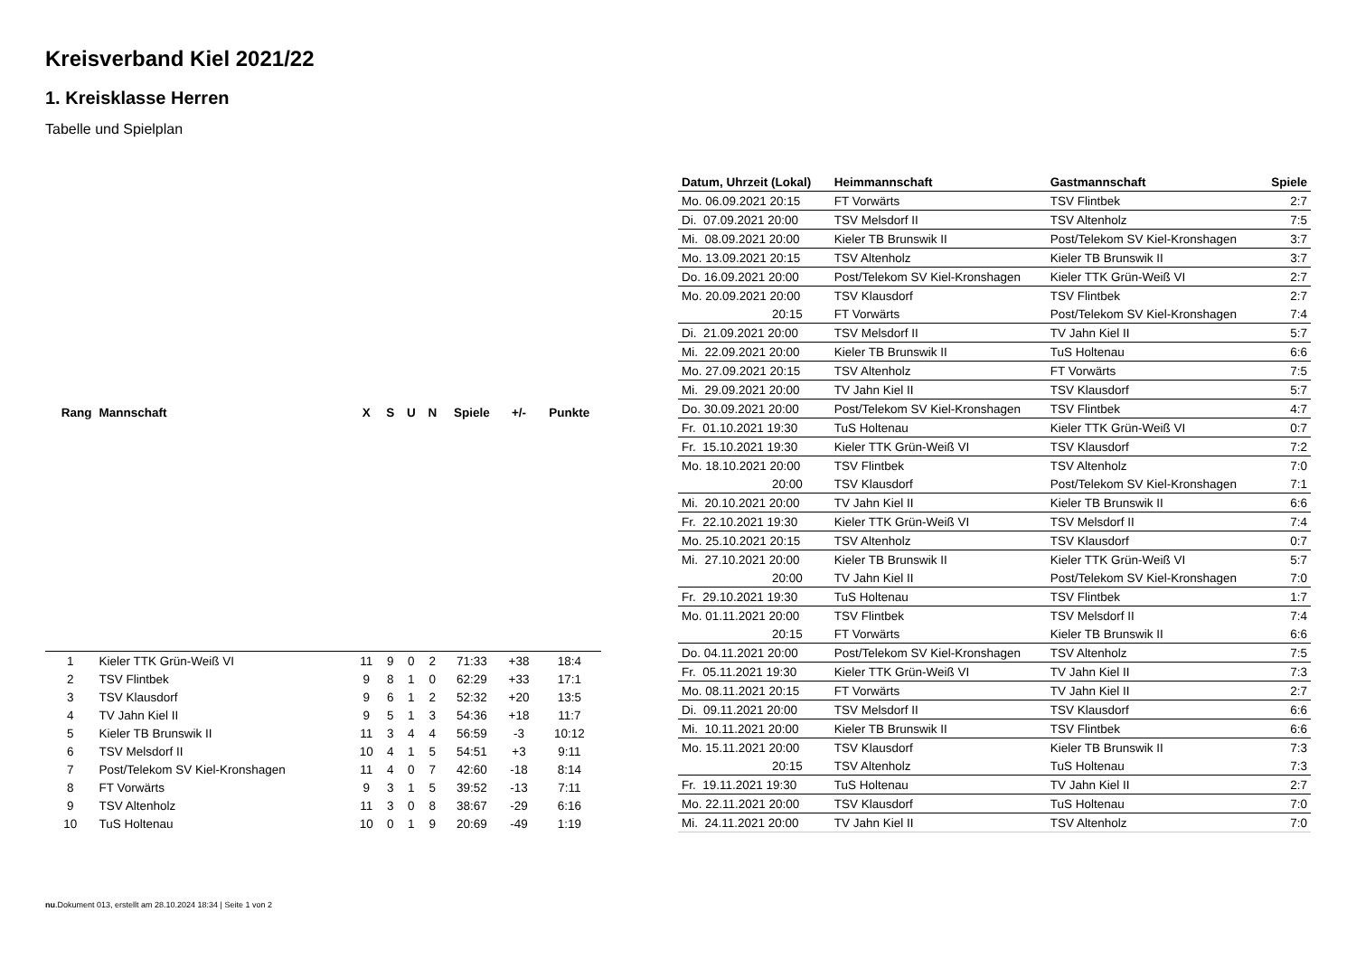Kreisverband Kiel 2021/22
1. Kreisklasse Herren
Tabelle und Spielplan
| Rang | Mannschaft | X | S | U | N | Spiele | +/- | Punkte |
| --- | --- | --- | --- | --- | --- | --- | --- | --- |
| 1 | Kieler TTK Grün-Weiß VI | 11 | 9 | 0 | 2 | 71:33 | +38 | 18:4 |
| 2 | TSV Flintbek | 9 | 8 | 1 | 0 | 62:29 | +33 | 17:1 |
| 3 | TSV Klausdorf | 9 | 6 | 1 | 2 | 52:32 | +20 | 13:5 |
| 4 | TV Jahn Kiel II | 9 | 5 | 1 | 3 | 54:36 | +18 | 11:7 |
| 5 | Kieler TB Brunswik II | 11 | 3 | 4 | 4 | 56:59 | -3 | 10:12 |
| 6 | TSV Melsdorf II | 10 | 4 | 1 | 5 | 54:51 | +3 | 9:11 |
| 7 | Post/Telekom SV Kiel-Kronshagen | 11 | 4 | 0 | 7 | 42:60 | -18 | 8:14 |
| 8 | FT Vorwärts | 9 | 3 | 1 | 5 | 39:52 | -13 | 7:11 |
| 9 | TSV Altenholz | 11 | 3 | 0 | 8 | 38:67 | -29 | 6:16 |
| 10 | TuS Holtenau | 10 | 0 | 1 | 9 | 20:69 | -49 | 1:19 |
| Datum, Uhrzeit (Lokal) | Heimmannschaft | Gastmannschaft | Spiele |
| --- | --- | --- | --- |
| Mo. 06.09.2021 20:15 | FT Vorwärts | TSV Flintbek | 2:7 |
| Di. 07.09.2021 20:00 | TSV Melsdorf II | TSV Altenholz | 7:5 |
| Mi. 08.09.2021 20:00 | Kieler TB Brunswik II | Post/Telekom SV Kiel-Kronshagen | 3:7 |
| Mo. 13.09.2021 20:15 | TSV Altenholz | Kieler TB Brunswik II | 3:7 |
| Do. 16.09.2021 20:00 | Post/Telekom SV Kiel-Kronshagen | Kieler TTK Grün-Weiß VI | 2:7 |
| Mo. 20.09.2021 20:00 | TSV Klausdorf | TSV Flintbek | 2:7 |
| 20:15 | FT Vorwärts | Post/Telekom SV Kiel-Kronshagen | 7:4 |
| Di. 21.09.2021 20:00 | TSV Melsdorf II | TV Jahn Kiel II | 5:7 |
| Mi. 22.09.2021 20:00 | Kieler TB Brunswik II | TuS Holtenau | 6:6 |
| Mo. 27.09.2021 20:15 | TSV Altenholz | FT Vorwärts | 7:5 |
| Mi. 29.09.2021 20:00 | TV Jahn Kiel II | TSV Klausdorf | 5:7 |
| Do. 30.09.2021 20:00 | Post/Telekom SV Kiel-Kronshagen | TSV Flintbek | 4:7 |
| Fr. 01.10.2021 19:30 | TuS Holtenau | Kieler TTK Grün-Weiß VI | 0:7 |
| Fr. 15.10.2021 19:30 | Kieler TTK Grün-Weiß VI | TSV Klausdorf | 7:2 |
| Mo. 18.10.2021 20:00 | TSV Flintbek | TSV Altenholz | 7:0 |
| 20:00 | TSV Klausdorf | Post/Telekom SV Kiel-Kronshagen | 7:1 |
| Mi. 20.10.2021 20:00 | TV Jahn Kiel II | Kieler TB Brunswik II | 6:6 |
| Fr. 22.10.2021 19:30 | Kieler TTK Grün-Weiß VI | TSV Melsdorf II | 7:4 |
| Mo. 25.10.2021 20:15 | TSV Altenholz | TSV Klausdorf | 0:7 |
| Mi. 27.10.2021 20:00 | Kieler TB Brunswik II | Kieler TTK Grün-Weiß VI | 5:7 |
| 20:00 | TV Jahn Kiel II | Post/Telekom SV Kiel-Kronshagen | 7:0 |
| Fr. 29.10.2021 19:30 | TuS Holtenau | TSV Flintbek | 1:7 |
| Mo. 01.11.2021 20:00 | TSV Flintbek | TSV Melsdorf II | 7:4 |
| 20:15 | FT Vorwärts | Kieler TB Brunswik II | 6:6 |
| Do. 04.11.2021 20:00 | Post/Telekom SV Kiel-Kronshagen | TSV Altenholz | 7:5 |
| Fr. 05.11.2021 19:30 | Kieler TTK Grün-Weiß VI | TV Jahn Kiel II | 7:3 |
| Mo. 08.11.2021 20:15 | FT Vorwärts | TV Jahn Kiel II | 2:7 |
| Di. 09.11.2021 20:00 | TSV Melsdorf II | TSV Klausdorf | 6:6 |
| Mi. 10.11.2021 20:00 | Kieler TB Brunswik II | TSV Flintbek | 6:6 |
| Mo. 15.11.2021 20:00 | TSV Klausdorf | Kieler TB Brunswik II | 7:3 |
| 20:15 | TSV Altenholz | TuS Holtenau | 7:3 |
| Fr. 19.11.2021 19:30 | TuS Holtenau | TV Jahn Kiel II | 2:7 |
| Mo. 22.11.2021 20:00 | TSV Klausdorf | TuS Holtenau | 7:0 |
| Mi. 24.11.2021 20:00 | TV Jahn Kiel II | TSV Altenholz | 7:0 |
nu.Dokument 013, erstellt am 28.10.2024 18:34 | Seite 1 von 2